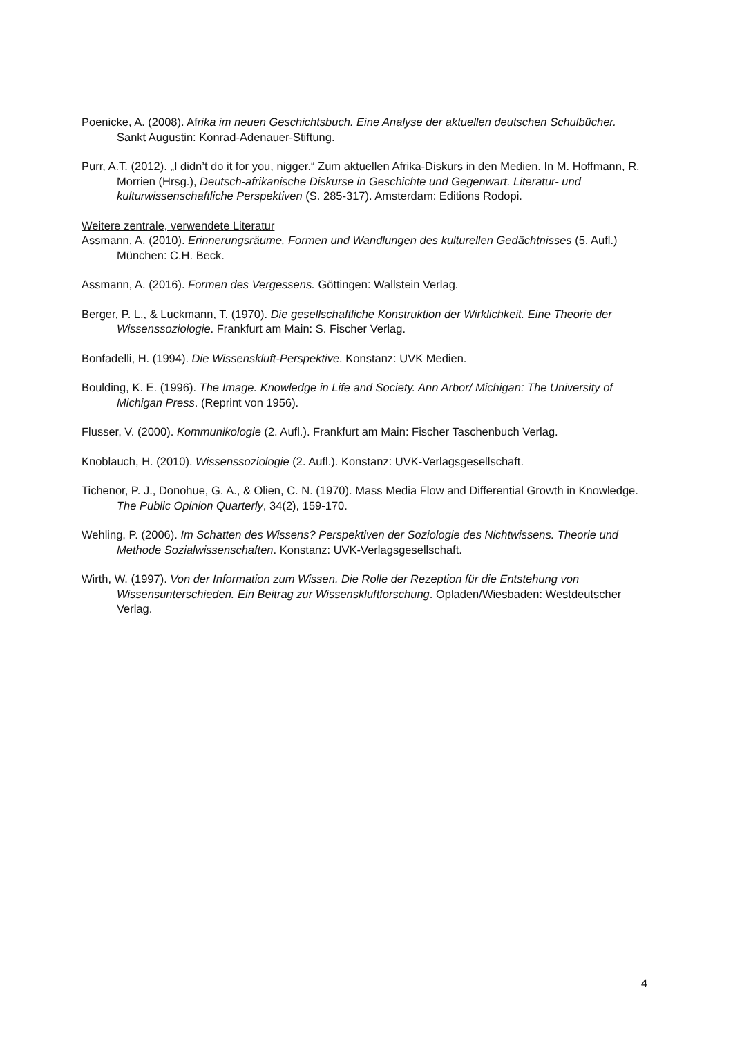Poenicke, A. (2008). Afrika im neuen Geschichtsbuch. Eine Analyse der aktuellen deutschen Schulbücher. Sankt Augustin: Konrad-Adenauer-Stiftung.
Purr, A.T. (2012). „I didn’t do it for you, nigger.“ Zum aktuellen Afrika-Diskurs in den Medien. In M. Hoffmann, R. Morrien (Hrsg.), Deutsch-afrikanische Diskurse in Geschichte und Gegenwart. Literatur- und kulturwissenschaftliche Perspektiven (S. 285-317). Amsterdam: Editions Rodopi.
Weitere zentrale, verwendete Literatur
Assmann, A. (2010). Erinnerungsräume, Formen und Wandlungen des kulturellen Gedächtnisses (5. Aufl.) München: C.H. Beck.
Assmann, A. (2016). Formen des Vergessens. Göttingen: Wallstein Verlag.
Berger, P. L., & Luckmann, T. (1970). Die gesellschaftliche Konstruktion der Wirklichkeit. Eine Theorie der Wissenssoziologie. Frankfurt am Main: S. Fischer Verlag.
Bonfadelli, H. (1994). Die Wissenskluft-Perspektive. Konstanz: UVK Medien.
Boulding, K. E. (1996). The Image. Knowledge in Life and Society. Ann Arbor/ Michigan: The University of Michigan Press. (Reprint von 1956).
Flusser, V. (2000). Kommunikologie (2. Aufl.). Frankfurt am Main: Fischer Taschenbuch Verlag.
Knoblauch, H. (2010). Wissenssoziologie (2. Aufl.). Konstanz: UVK-Verlagsgesellschaft.
Tichenor, P. J., Donohue, G. A., & Olien, C. N. (1970). Mass Media Flow and Differential Growth in Knowledge. The Public Opinion Quarterly, 34(2), 159-170.
Wehling, P. (2006). Im Schatten des Wissens? Perspektiven der Soziologie des Nichtwissens. Theorie und Methode Sozialwissenschaften. Konstanz: UVK-Verlagsgesellschaft.
Wirth, W. (1997). Von der Information zum Wissen. Die Rolle der Rezeption für die Entstehung von Wissensunterschieden. Ein Beitrag zur Wissenskluftforschung. Opladen/Wiesbaden: Westdeutscher Verlag.
4